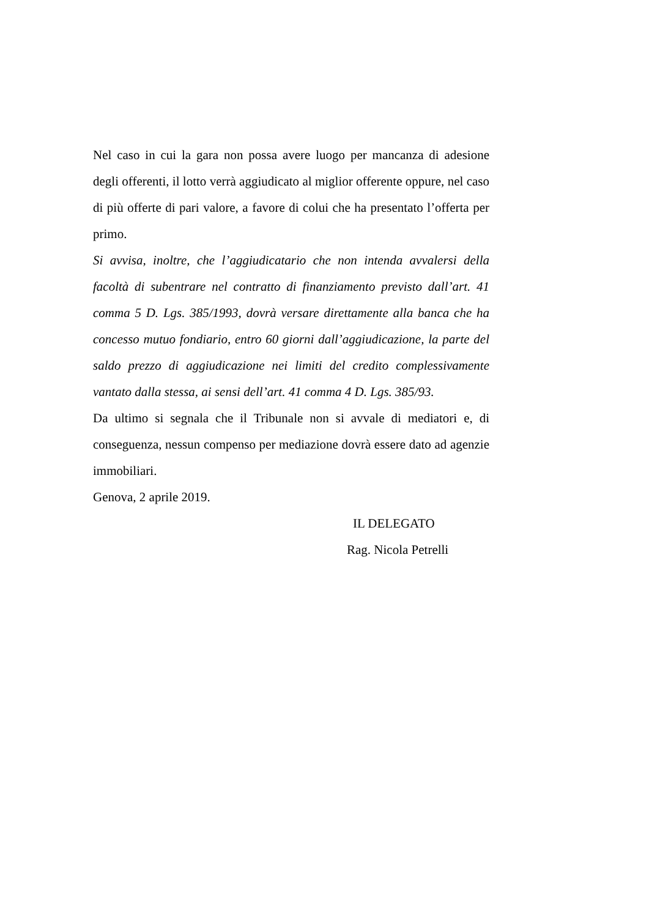Nel caso in cui la gara non possa avere luogo per mancanza di adesione degli offerenti, il lotto verrà aggiudicato al miglior offerente oppure, nel caso di più offerte di pari valore, a favore di colui che ha presentato l’offerta per primo.
Si avvisa, inoltre, che l’aggiudicatario che non intenda avvalersi della facoltà di subentrare nel contratto di finanziamento previsto dall’art. 41 comma 5 D. Lgs. 385/1993, dovrà versare direttamente alla banca che ha concesso mutuo fondiario, entro 60 giorni dall’aggiudicazione, la parte del saldo prezzo di aggiudicazione nei limiti del credito complessivamente vantato dalla stessa, ai sensi dell’art. 41 comma 4 D. Lgs. 385/93.
Da ultimo si segnala che il Tribunale non si avvale di mediatori e, di conseguenza, nessun compenso per mediazione dovrà essere dato ad agenzie immobiliari.
Genova, 2 aprile 2019.
IL DELEGATO
Rag. Nicola Petrelli